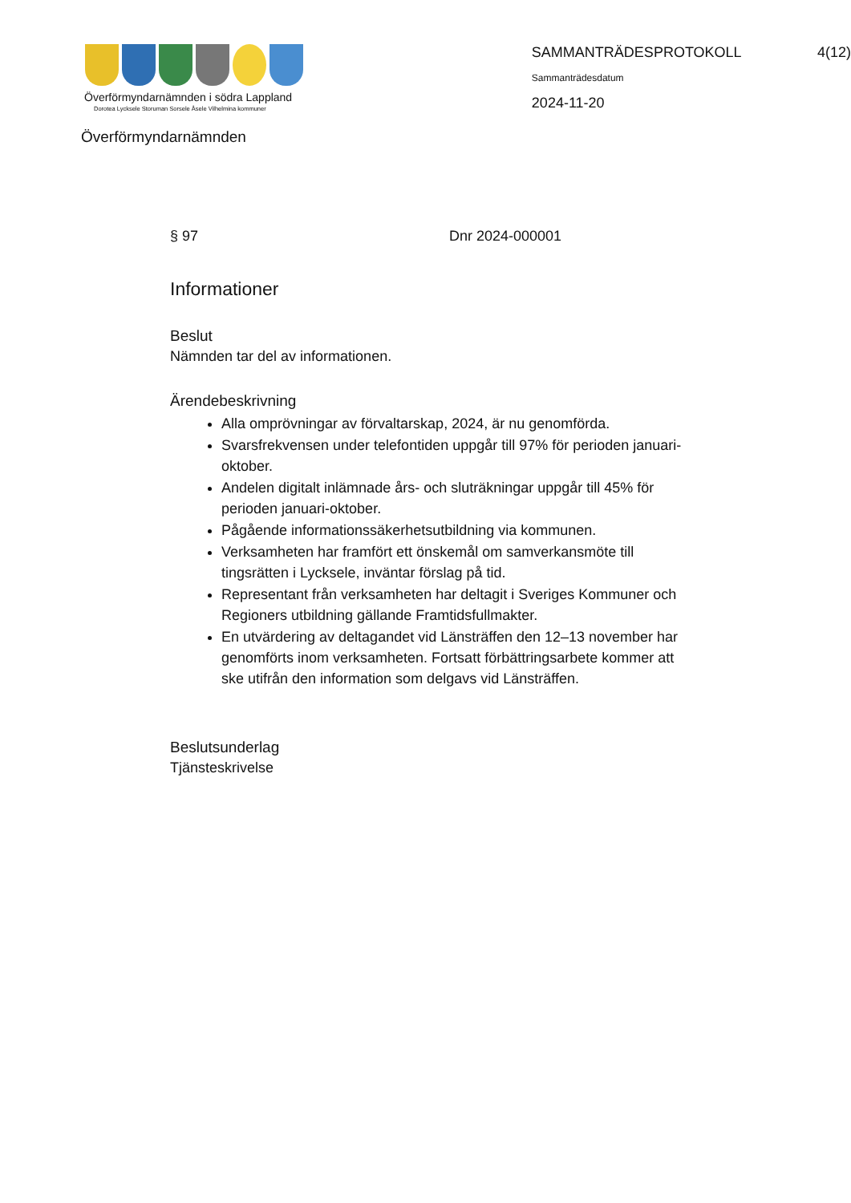Överförmyndarnämnden i södra Lappland
Dorotea Lycksele Storuman Sorsele Åsele Vilhelmina kommuner
SAMMANTRÄDESPROTOKOLL 4(12)
Sammanträdesdatum
2024-11-20
Överförmyndarnämnden
§ 97 Dnr 2024-000001
Informationer
Beslut
Nämnden tar del av informationen.
Ärendebeskrivning
Alla omprövningar av förvaltarskap, 2024, är nu genomförda.
Svarsfrekvensen under telefontiden uppgår till 97% för perioden januari-oktober.
Andelen digitalt inlämnade års- och sluträkningar uppgår till 45% för perioden januari-oktober.
Pågående informationssäkerhetsutbildning via kommunen.
Verksamheten har framfört ett önskemål om samverkansmöte till tingsrätten i Lycksele, inväntar förslag på tid.
Representant från verksamheten har deltagit i Sveriges Kommuner och Regioners utbildning gällande Framtidsfullmakter.
En utvärdering av deltagandet vid Länsträffen den 12–13 november har genomförts inom verksamheten. Fortsatt förbättringsarbete kommer att ske utifrån den information som delgavs vid Länsträffen.
Beslutsunderlag
Tjänsteskrivelse